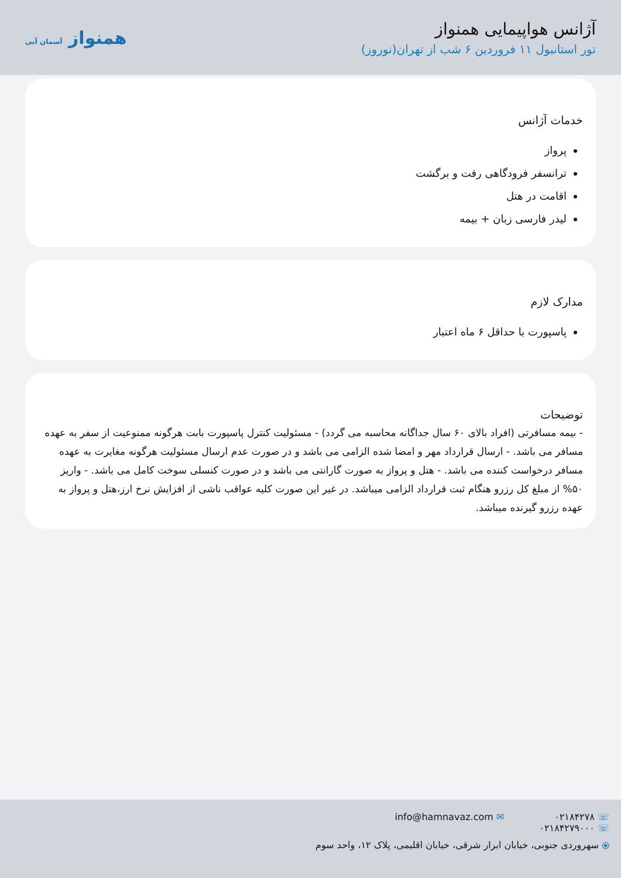آژانس هواپیمایی همنواز
تور استانبول ۱۱ فروردین ۶ شب از تهران(نوروز)
همنواز آسمان آبی
خدمات آژانس
پرواز
ترانسفر فرودگاهی رفت و برگشت
اقامت در هتل
لیدر فارسی زبان + بیمه
مدارک لازم
پاسپورت با حداقل ۶ ماه اعتبار
توضیحات
- بیمه مسافرتی (افراد بالای ۶۰ سال جداگانه محاسبه می گردد) - مسئولیت کنترل پاسپورت بابت هرگونه ممنوعیت از سفر به عهده مسافر می باشد. - ارسال قرارداد مهر و امضا شده الزامی می باشد و در صورت عدم ارسال مسئولیت هرگونه مغایرت به عهده مسافر درخواست کننده می باشد. - هتل و پرواز به صورت گارانتی می باشد و در صورت کنسلی سوخت کامل می باشد. - واریز ۵۰% از مبلغ کل رزرو هنگام ثبت قرارداد الزامی میباشد. در غیر این صورت کلیه عواقب ناشی از افزایش نرخ ارز،هتل و پرواز به عهده رزرو گیرنده میباشد.
☏ ۰۲۱۸۴۲۷۸
☏ ۰۲۱۸۴۲۷۹۰۰۰
✉ info@hamnavaz.com
⦿ سهروردی جنوبی، خیابان ابرار شرقی، خیابان اقلیمی، پلاک ۱۲، واحد سوم